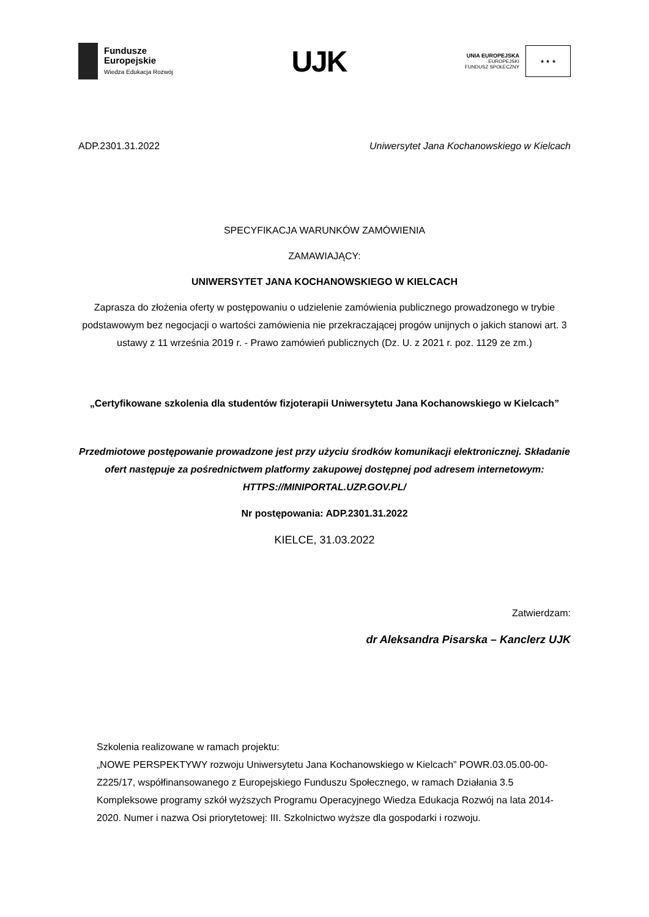Fundusze
Europejskie
Wiedza Edukacja Rozwój
UJK
UNIA EUROPEJSKA
EUROPEJSKI
FUNDUSZ SPOŁECZNY
★ ★ ★
ADP.2301.31.2022 Uniwersytet Jana Kochanowskiego w Kielcach
SPECYFIKACJA WARUNKÓW ZAMÓWIENIA
ZAMAWIAJĄCY:
UNIWERSYTET JANA KOCHANOWSKIEGO W KIELCACH
Zaprasza do złożenia oferty w postępowaniu o udzielenie zamówienia publicznego prowadzonego w trybie podstawowym bez negocjacji o wartości zamówienia nie przekraczającej progów unijnych o jakich stanowi art. 3 ustawy z 11 września 2019 r. - Prawo zamówień publicznych (Dz. U. z 2021 r. poz. 1129 ze zm.)
„Certyfikowane szkolenia dla studentów fizjoterapii Uniwersytetu Jana Kochanowskiego w Kielcach”
Przedmiotowe postępowanie prowadzone jest przy użyciu środków komunikacji elektronicznej. Składanie ofert następuje za pośrednictwem platformy zakupowej dostępnej pod adresem internetowym: HTTPS://MINIPORTAL.UZP.GOV.PL/
Nr postępowania: ADP.2301.31.2022
KIELCE, 31.03.2022
Zatwierdzam:
dr Aleksandra Pisarska – Kanclerz UJK
Szkolenia realizowane w ramach projektu:
„NOWE PERSPEKTYWY rozwoju Uniwersytetu Jana Kochanowskiego w Kielcach” POWR.03.05.00-00-Z225/17, współfinansowanego z Europejskiego Funduszu Społecznego, w ramach Działania 3.5 Kompleksowe programy szkół wyższych Programu Operacyjnego Wiedza Edukacja Rozwój na lata 2014-2020. Numer i nazwa Osi priorytetowej: III. Szkolnictwo wyższe dla gospodarki i rozwoju.